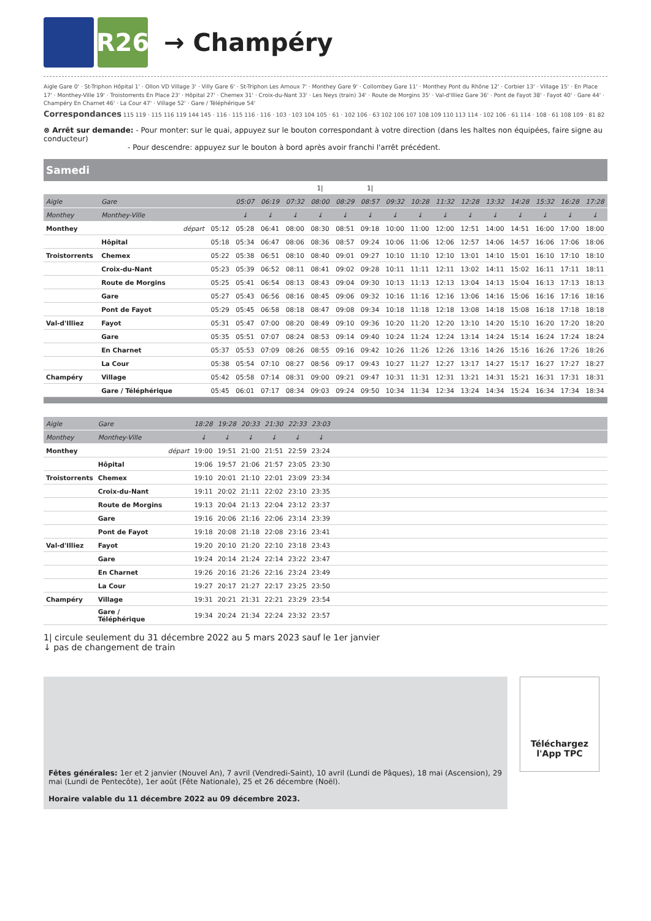R26
→ Champéry
Aigle Gare 0' · St-Triphon Hôpital 1' · Ollon VD Village 3' · Villy Gare 6' · St-Triphon Les Arnoux 7' · Monthey Gare 9' · Collombey Gare 11' · Monthey Pont du Rhône 12' · Corbier 13' · Village 15' · En Place 17' · Monthey-Ville 19' · Troistorrents En Place 23' · Hôpital 27' · Chemex 31' · Croix-du-Nant 33' · Les Neys (train) 34' · Route de Morgins 35' · Val-d'Illiez Gare 36' · Pont de Fayot 38' · Fayot 40' · Gare 44' · Champéry En Charnet 46' · La Cour 47' · Village 52' · Gare / Téléphérique 54'
Correspondances 115 119 · 115 116 119 144 145 · 116 · 115 116 · 116 · 103 · 103 104 105 · 61 · 102 106 · 63 102 106 107 108 109 110 113 114 · 102 106 · 61 114 · 108 · 61 108 109 · 81 82
⊗ Arrêt sur demande: - Pour monter: sur le quai, appuyez sur le bouton correspondant à votre direction (dans les haltes non équipées, faire signe au conducteur)
- Pour descendre: appuyez sur le bouton à bord après avoir franchi l'arrêt précédent.
Samedi
| | | | | | | | 1/ | | 1/ | | | | | | | | | |
| Aigle | Gare | | | 05:07 | 06:19 | 07:32 | 08:00 | 08:29 | 08:57 | 09:32 | 10:28 | 11:32 | 12:28 | 13:32 | 14:28 | 15:32 | 16:28 | 17:28 |
| Monthey | Monthey-Ville | | | ↓ | ↓ | ↓ | ↓ | ↓ | ↓ | ↓ | ↓ | ↓ | ↓ | ↓ | ↓ | ↓ | ↓ | ↓ |
| Monthey | | départ | 05:12 | 05:28 | 06:41 | 08:00 | 08:30 | 08:51 | 09:18 | 10:00 | 11:00 | 12:00 | 12:51 | 14:00 | 14:51 | 16:00 | 17:00 | 18:00 |
| | Hôpital | | 05:18 | 05:34 | 06:47 | 08:06 | 08:36 | 08:57 | 09:24 | 10:06 | 11:06 | 12:06 | 12:57 | 14:06 | 14:57 | 16:06 | 17:06 | 18:06 |
| Troistorrents | Chemex | | 05:22 | 05:38 | 06:51 | 08:10 | 08:40 | 09:01 | 09:27 | 10:10 | 11:10 | 12:10 | 13:01 | 14:10 | 15:01 | 16:10 | 17:10 | 18:10 |
| | Croix-du-Nant | | 05:23 | 05:39 | 06:52 | 08:11 | 08:41 | 09:02 | 09:28 | 10:11 | 11:11 | 12:11 | 13:02 | 14:11 | 15:02 | 16:11 | 17:11 | 18:11 |
| | Route de Morgins | | 05:25 | 05:41 | 06:54 | 08:13 | 08:43 | 09:04 | 09:30 | 10:13 | 11:13 | 12:13 | 13:04 | 14:13 | 15:04 | 16:13 | 17:13 | 18:13 |
| | Gare | | 05:27 | 05:43 | 06:56 | 08:16 | 08:45 | 09:06 | 09:32 | 10:16 | 11:16 | 12:16 | 13:06 | 14:16 | 15:06 | 16:16 | 17:16 | 18:16 |
| | Pont de Fayot | | 05:29 | 05:45 | 06:58 | 08:18 | 08:47 | 09:08 | 09:34 | 10:18 | 11:18 | 12:18 | 13:08 | 14:18 | 15:08 | 16:18 | 17:18 | 18:18 |
| Val-d'Illiez | Fayot | | 05:31 | 05:47 | 07:00 | 08:20 | 08:49 | 09:10 | 09:36 | 10:20 | 11:20 | 12:20 | 13:10 | 14:20 | 15:10 | 16:20 | 17:20 | 18:20 |
| | Gare | | 05:35 | 05:51 | 07:07 | 08:24 | 08:53 | 09:14 | 09:40 | 10:24 | 11:24 | 12:24 | 13:14 | 14:24 | 15:14 | 16:24 | 17:24 | 18:24 |
| | En Charnet | | 05:37 | 05:53 | 07:09 | 08:26 | 08:55 | 09:16 | 09:42 | 10:26 | 11:26 | 12:26 | 13:16 | 14:26 | 15:16 | 16:26 | 17:26 | 18:26 |
| | La Cour | | 05:38 | 05:54 | 07:10 | 08:27 | 08:56 | 09:17 | 09:43 | 10:27 | 11:27 | 12:27 | 13:17 | 14:27 | 15:17 | 16:27 | 17:27 | 18:27 |
| Champéry | Village | | 05:42 | 05:58 | 07:14 | 08:31 | 09:00 | 09:21 | 09:47 | 10:31 | 11:31 | 12:31 | 13:21 | 14:31 | 15:21 | 16:31 | 17:31 | 18:31 |
| | Gare / Téléphérique | | 05:45 | 06:01 | 07:17 | 08:34 | 09:03 | 09:24 | 09:50 | 10:34 | 11:34 | 12:34 | 13:24 | 14:34 | 15:24 | 16:34 | 17:34 | 18:34 |
| Aigle | Gare | | 18:28 | 19:28 | 20:33 | 21:30 | 22:33 | 23:03 | |
| Monthey | Monthey-Ville | | ↓ | ↓ | ↓ | ↓ | ↓ | ↓ | |
| Monthey | | départ | 19:00 | 19:51 | 21:00 | 21:51 | 22:59 | 23:24 | |
| | Hôpital | | 19:06 | 19:57 | 21:06 | 21:57 | 23:05 | 23:30 | |
| Troistorrents | Chemex | | 19:10 | 20:01 | 21:10 | 22:01 | 23:09 | 23:34 | |
| | Croix-du-Nant | | 19:11 | 20:02 | 21:11 | 22:02 | 23:10 | 23:35 | |
| | Route de Morgins | | 19:13 | 20:04 | 21:13 | 22:04 | 23:12 | 23:37 | |
| | Gare | | 19:16 | 20:06 | 21:16 | 22:06 | 23:14 | 23:39 | |
| | Pont de Fayot | | 19:18 | 20:08 | 21:18 | 22:08 | 23:16 | 23:41 | |
| Val-d'Illiez | Fayot | | 19:20 | 20:10 | 21:20 | 22:10 | 23:18 | 23:43 | |
| | Gare | | 19:24 | 20:14 | 21:24 | 22:14 | 23:22 | 23:47 | |
| | En Charnet | | 19:26 | 20:16 | 21:26 | 22:16 | 23:24 | 23:49 | |
| | La Cour | | 19:27 | 20:17 | 21:27 | 22:17 | 23:25 | 23:50 | |
| Champéry | Village | | 19:31 | 20:21 | 21:31 | 22:21 | 23:29 | 23:54 | |
| | Gare / Téléphérique | | 19:34 | 20:24 | 21:34 | 22:24 | 23:32 | 23:57 | |
1| circule seulement du 31 décembre 2022 au 5 mars 2023 sauf le 1er janvier
↓ pas de changement de train
Fêtes générales: 1er et 2 janvier (Nouvel An), 7 avril (Vendredi-Saint), 10 avril (Lundi de Pâques), 18 mai (Ascension), 29 mai (Lundi de Pentecôte), 1er août (Fête Nationale), 25 et 26 décembre (Noël).
Horaire valable du 11 décembre 2022 au 09 décembre 2023.
Téléchargez l'App TPC